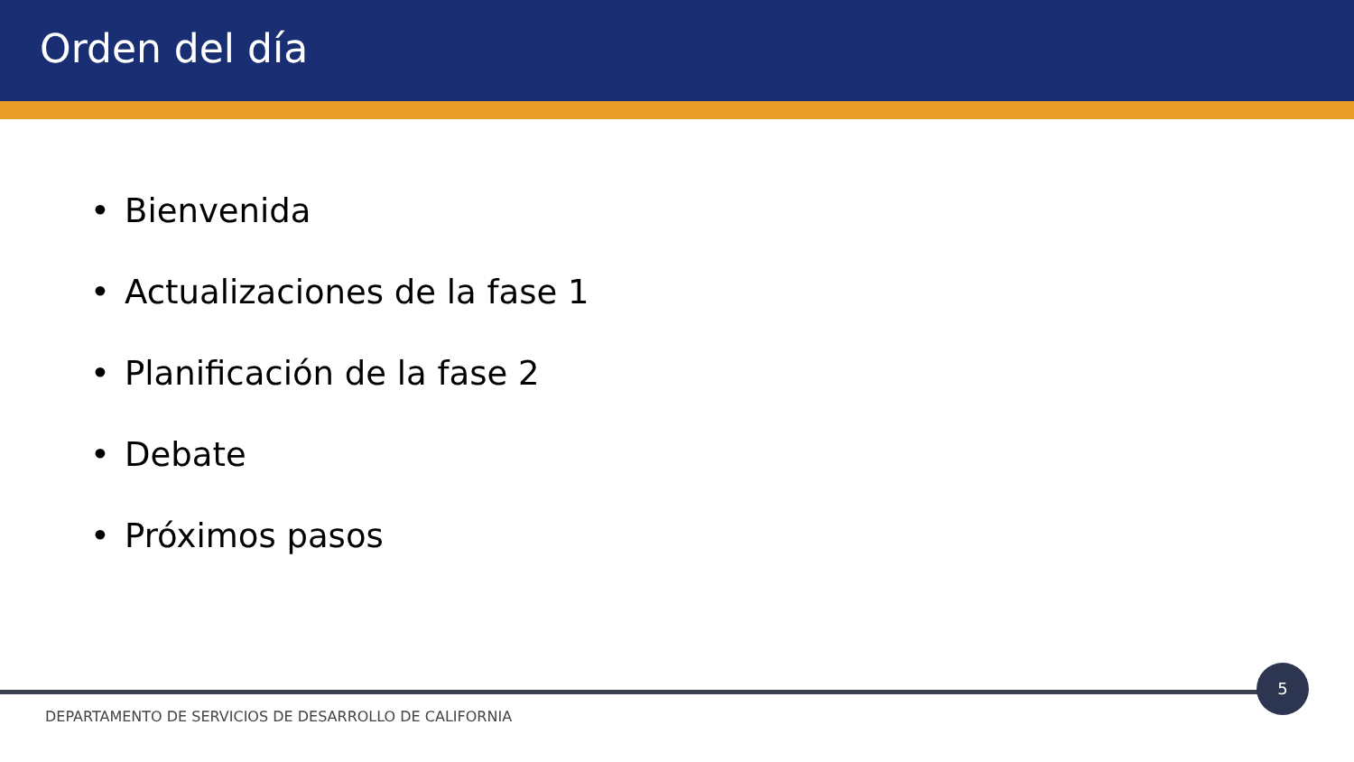Orden del día
• Bienvenida
• Actualizaciones de la fase 1
• Planificación de la fase 2
• Debate
• Próximos pasos
5
DEPARTAMENTO DE SERVICIOS DE DESARROLLO DE CALIFORNIA